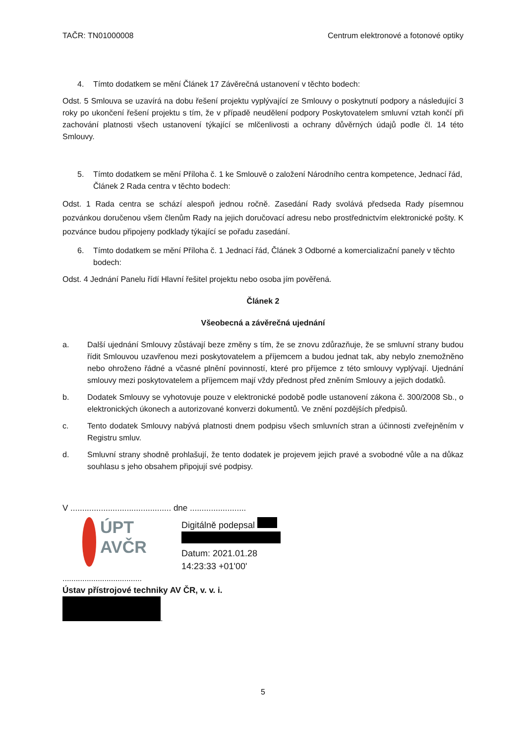TAČR: TN01000008 Centrum elektronové a fotonové optiky
4. Tímto dodatkem se mění Článek 17 Závěrečná ustanovení v těchto bodech:
Odst. 5 Smlouva se uzavírá na dobu řešení projektu vyplývající ze Smlouvy o poskytnutí podpory a následující 3 roky po ukončení řešení projektu s tím, že v případě neudělení podpory Poskytovatelem smluvní vztah končí při zachování platnosti všech ustanovení týkající se mlčenlivosti a ochrany důvěrných údajů podle čl. 14 této Smlouvy.
5. Tímto dodatkem se mění Příloha č. 1 ke Smlouvě o založení Národního centra kompetence, Jednací řád, Článek 2 Rada centra v těchto bodech:
Odst. 1 Rada centra se schází alespoň jednou ročně. Zasedání Rady svolává předseda Rady písemnou pozvánkou doručenou všem členům Rady na jejich doručovací adresu nebo prostřednictvím elektronické pošty. K pozvánce budou připojeny podklady týkající se pořadu zasedání.
6. Tímto dodatkem se mění Příloha č. 1 Jednací řád, Článek 3 Odborné a komercializační panely v těchto bodech:
Odst. 4 Jednání Panelu řídí Hlavní řešitel projektu nebo osoba jím pověřená.
Článek 2
Všeobecná a závěrečná ujednání
a. Další ujednání Smlouvy zůstávají beze změny s tím, že se znovu zdůrazňuje, že se smluvní strany budou řídit Smlouvou uzavřenou mezi poskytovatelem a příjemcem a budou jednat tak, aby nebylo znemožněno nebo ohroženo řádné a včasné plnění povinností, které pro příjemce z této smlouvy vyplývají. Ujednání smlouvy mezi poskytovatelem a příjemcem mají vždy přednost před zněním Smlouvy a jejich dodatků.
b. Dodatek Smlouvy se vyhotovuje pouze v elektronické podobě podle ustanovení zákona č. 300/2008 Sb., o elektronických úkonech a autorizované konverzi dokumentů. Ve znění pozdějších předpisů.
c. Tento dodatek Smlouvy nabývá platnosti dnem podpisu všech smluvních stran a účinnosti zveřejněním v Registru smluv.
d. Smluvní strany shodně prohlašují, že tento dodatek je projevem jejich pravé a svobodné vůle a na důkaz souhlasu s jeho obsahem připojují své podpisy.
V ........................................... dne ........................
ÚPT
AVČR
Digitálně podepsal
Datum: 2021.01.28
14:23:33 +01'00'
....................................
Ústav přístrojové techniky AV ČR, v. v. i.
.
5